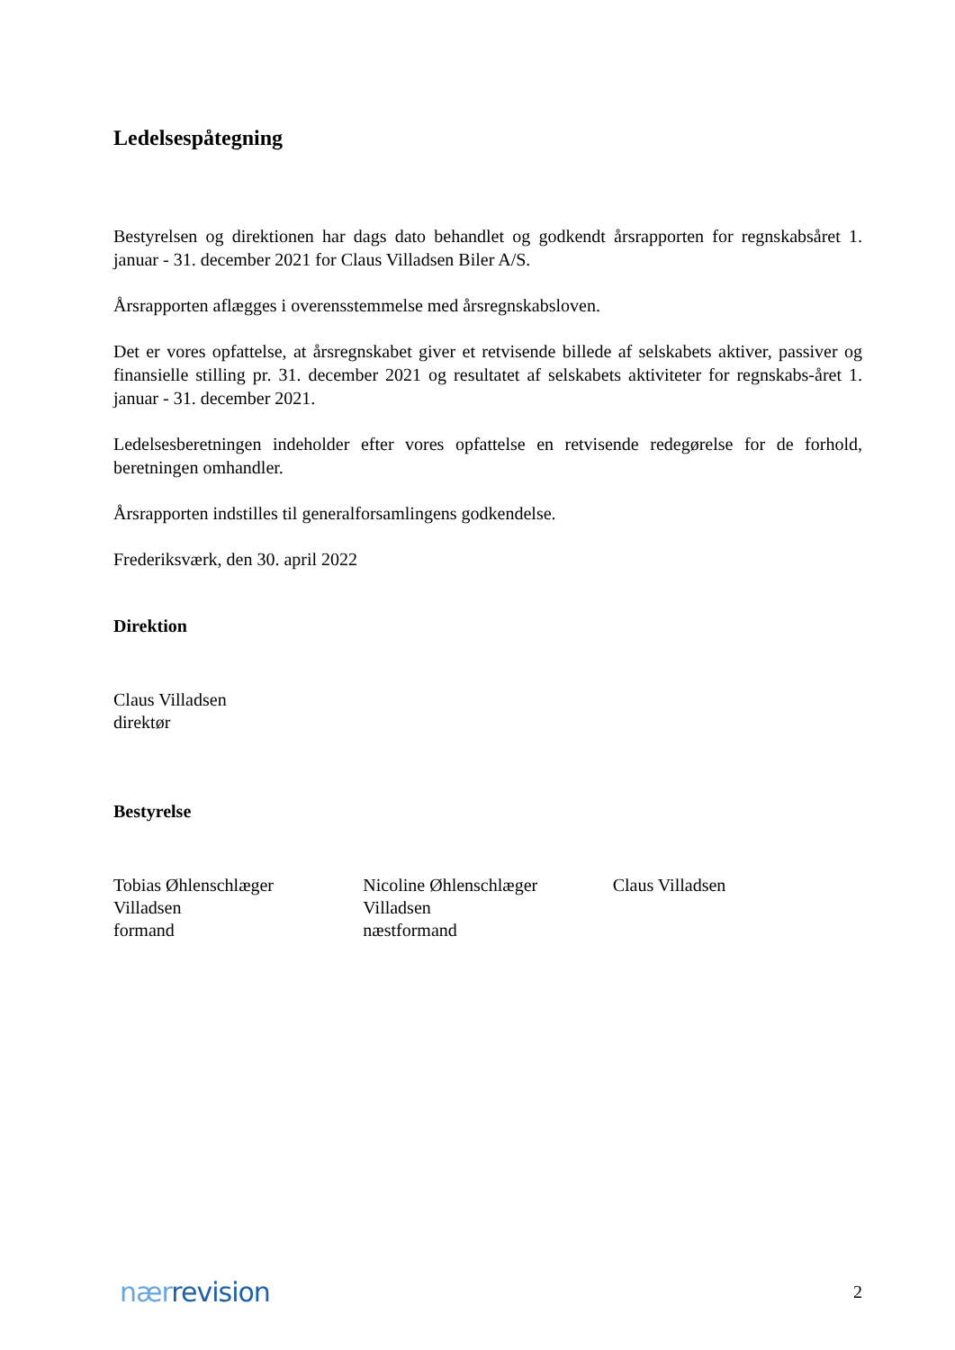Ledelsespåtegning
Bestyrelsen og direktionen har dags dato behandlet og godkendt årsrapporten for regnskabsåret 1. januar - 31. december 2021 for Claus Villadsen Biler A/S.
Årsrapporten aflægges i overensstemmelse med årsregnskabsloven.
Det er vores opfattelse, at årsregnskabet giver et retvisende billede af selskabets aktiver, passiver og finansielle stilling pr. 31. december 2021 og resultatet af selskabets aktiviteter for regnskabs-året 1. januar - 31. december 2021.
Ledelsesberetningen indeholder efter vores opfattelse en retvisende redegørelse for de forhold, beretningen omhandler.
Årsrapporten indstilles til generalforsamlingens godkendelse.
Frederiksværk, den 30. april 2022
Direktion
Claus Villadsen
direktør
Bestyrelse
Tobias Øhlenschlæger
Villadsen
formand
Nicoline Øhlenschlæger
Villadsen
næstformand
Claus Villadsen
nærrevision
2